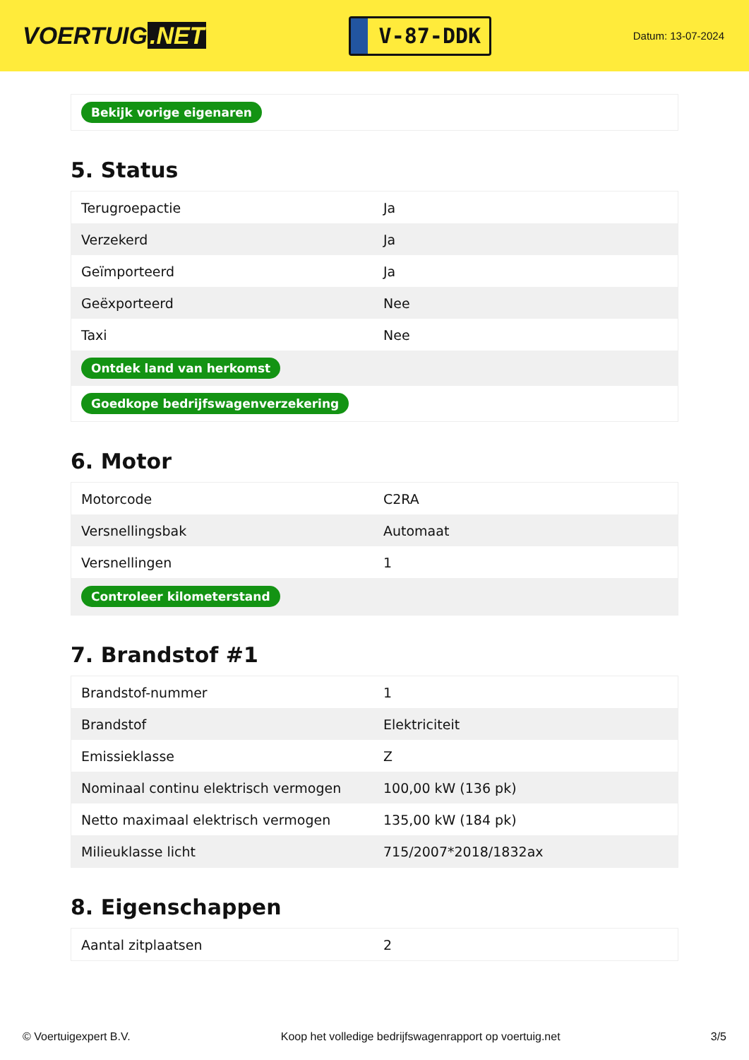VOERTUIG.NET
V-87-DDK
Datum: 13-07-2024
| Bekijk vorige eigenaren |
5. Status
| Terugroepactie | Ja |
| Verzekerd | Ja |
| Geïmporteerd | Ja |
| Geëxporteerd | Nee |
| Taxi | Nee |
| Ontdek land van herkomst | |
| Goedkope bedrijfswagenverzekering | |
6. Motor
| Motorcode | C2RA |
| Versnellingsbak | Automaat |
| Versnellingen | 1 |
| Controleer kilometerstand | |
7. Brandstof #1
| Brandstof-nummer | 1 |
| Brandstof | Elektriciteit |
| Emissieklasse | Z |
| Nominaal continu elektrisch vermogen | 100,00 kW (136 pk) |
| Netto maximaal elektrisch vermogen | 135,00 kW (184 pk) |
| Milieuklasse licht | 715/2007*2018/1832ax |
8. Eigenschappen
| Aantal zitplaatsen | 2 |
© Voertuigexpert B.V. Koop het volledige bedrijfswagenrapport op voertuig.net 3/5